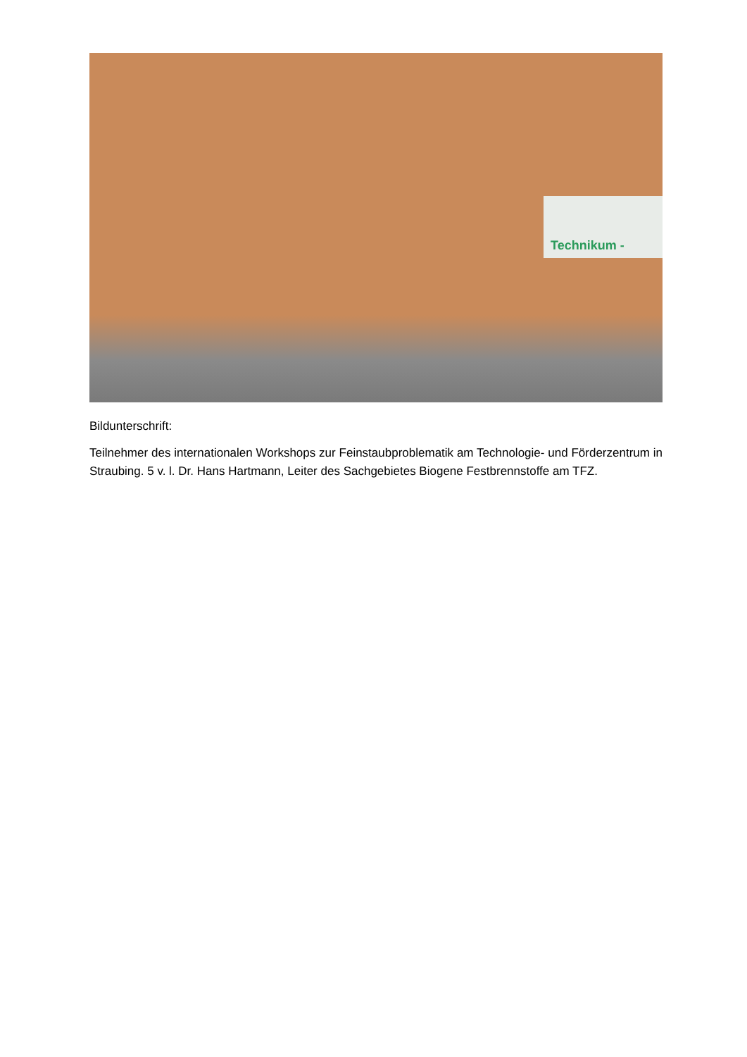Technikum -
Bildunterschrift:
Teilnehmer des internationalen Workshops zur Feinstaubproblematik am Technologie- und Förderzentrum in Straubing. 5 v. l. Dr. Hans Hartmann, Leiter des Sachgebietes Biogene Festbrennstoffe am TFZ.